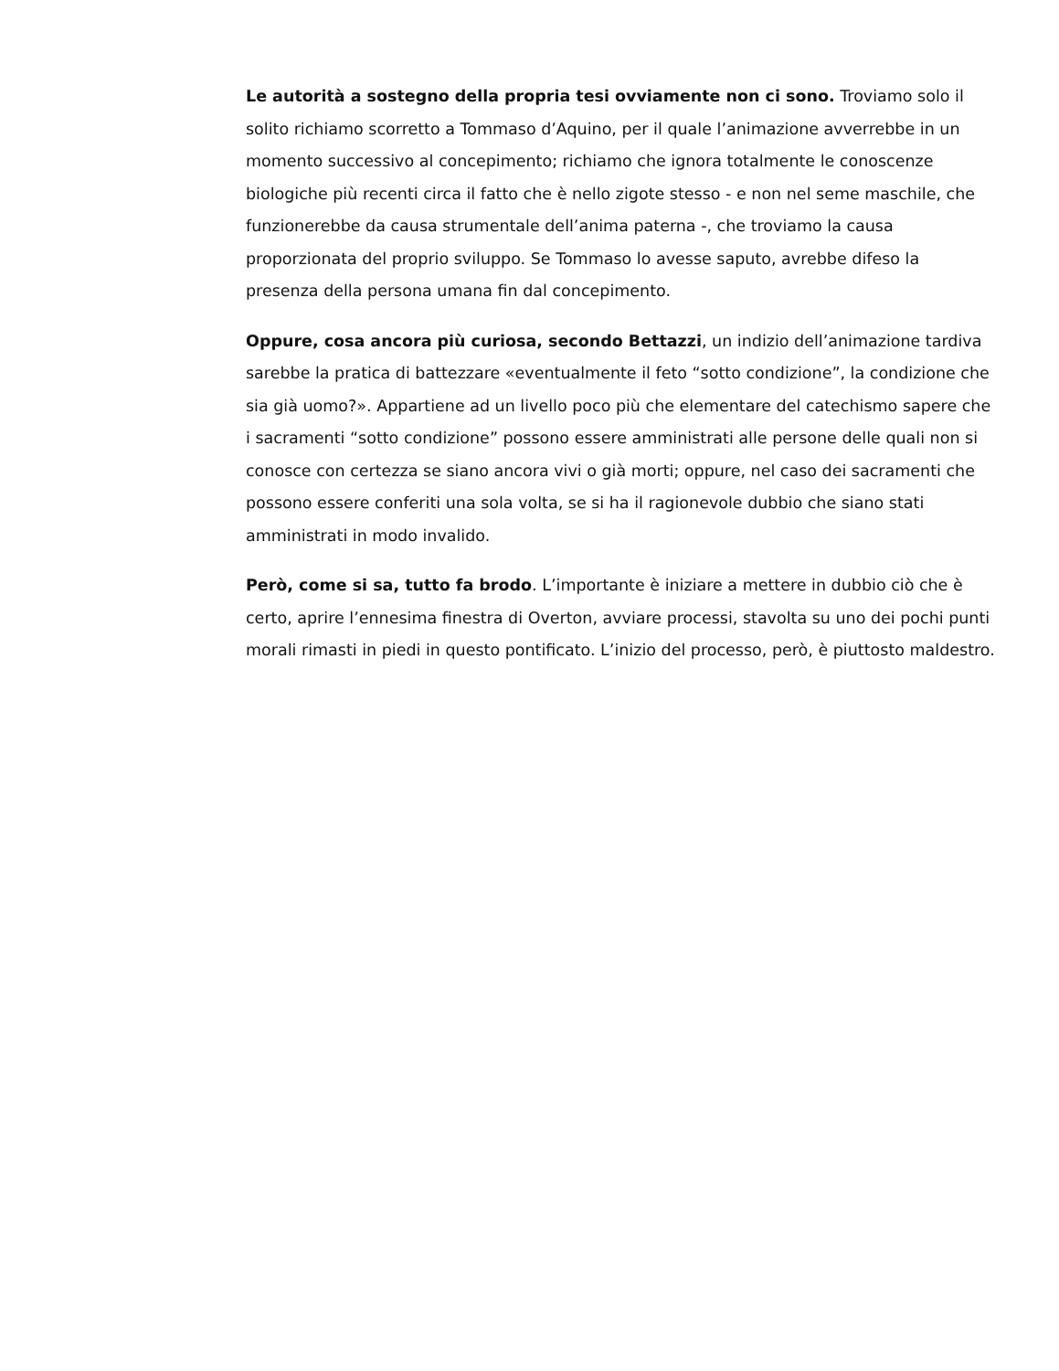Le autorità a sostegno della propria tesi ovviamente non ci sono. Troviamo solo il solito richiamo scorretto a Tommaso d’Aquino, per il quale l’animazione avverrebbe in un momento successivo al concepimento; richiamo che ignora totalmente le conoscenze biologiche più recenti circa il fatto che è nello zigote stesso - e non nel seme maschile, che funzionerebbe da causa strumentale dell’anima paterna -, che troviamo la causa proporzionata del proprio sviluppo. Se Tommaso lo avesse saputo, avrebbe difeso la presenza della persona umana fin dal concepimento.
Oppure, cosa ancora più curiosa, secondo Bettazzi, un indizio dell’animazione tardiva sarebbe la pratica di battezzare «eventualmente il feto “sotto condizione”, la condizione che sia già uomo?». Appartiene ad un livello poco più che elementare del catechismo sapere che i sacramenti “sotto condizione” possono essere amministrati alle persone delle quali non si conosce con certezza se siano ancora vivi o già morti; oppure, nel caso dei sacramenti che possono essere conferiti una sola volta, se si ha il ragionevole dubbio che siano stati amministrati in modo invalido.
Però, come si sa, tutto fa brodo. L’importante è iniziare a mettere in dubbio ciò che è certo, aprire l’ennesima finestra di Overton, avviare processi, stavolta su uno dei pochi punti morali rimasti in piedi in questo pontificato. L’inizio del processo, però, è piuttosto maldestro.